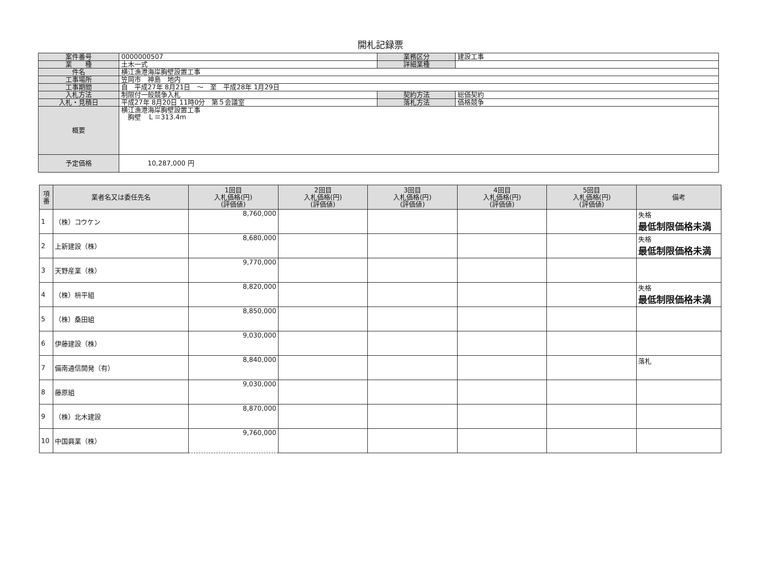開札記録票
| 案件番号 | 0000000507 | 業務区分 | 建設工事 |
| 業 種 | 土木一式 | 詳細業種 | |
| 件名 | 横江漁港海岸胸壁設置工事 | | |
| 工事場所 | 笠岡市 神島 地内 | | |
| 工事期間 | 自 平成27年 8月21日 ～ 至 平成28年 1月29日 | | |
| 入札方法 | 制限付一般競争入札 | 契約方法 | 総価契約 |
| 入札・見積日 | 平成27年 8月20日 11時0分 第５会議室 | 落札方法 | 価格競争 |
| 概要 | 横江漁港海岸胸壁設置工事 胸壁 Ｌ＝313.4m | | |
| 予定価格 | 10,287,000 円 | | |
| 項番 | 業者名又は委任先名 | 1回目 入札価格(円) (評価値) | 2回目 入札価格(円) (評価値) | 3回目 入札価格(円) (評価値) | 4回目 入札価格(円) (評価値) | 5回目 入札価格(円) (評価値) | 備考 |
| --- | --- | --- | --- | --- | --- | --- | --- |
| 1 | （株）コウケン | 8,760,000 | | | | | 失格 最低制限価格未満 |
| 2 | 上新建設（株） | 8,680,000 | | | | | 失格 最低制限価格未満 |
| 3 | 天野産業（株） | 9,770,000 | | | | | |
| 4 | （株）枡平組 | 8,820,000 | | | | | 失格 最低制限価格未満 |
| 5 | （株）桑田組 | 8,850,000 | | | | | |
| 6 | 伊藤建設（株） | 9,030,000 | | | | | |
| 7 | 備南通信開発（有） | 8,840,000 | | | | | 落札 |
| 8 | 藤原組 | 9,030,000 | | | | | |
| 9 | （株）北木建設 | 8,870,000 | | | | | |
| 10 | 中国興業（株） | 9,760,000 | | | | | |